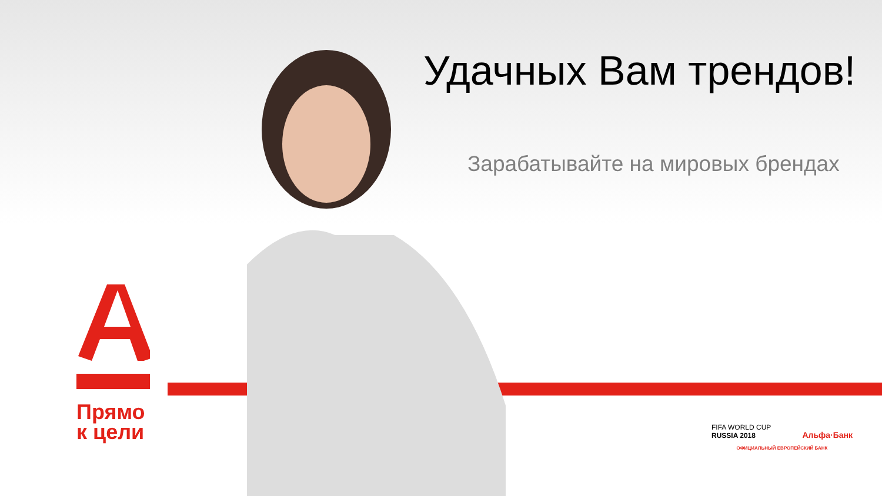Удачных Вам трендов!
Зарабатывайте на мировых брендах
Прямо
к цели
FIFA WORLD CUP
RUSSIA 2018
Альфа·Банк
ОФИЦИАЛЬНЫЙ ЕВРОПЕЙСКИЙ БАНК